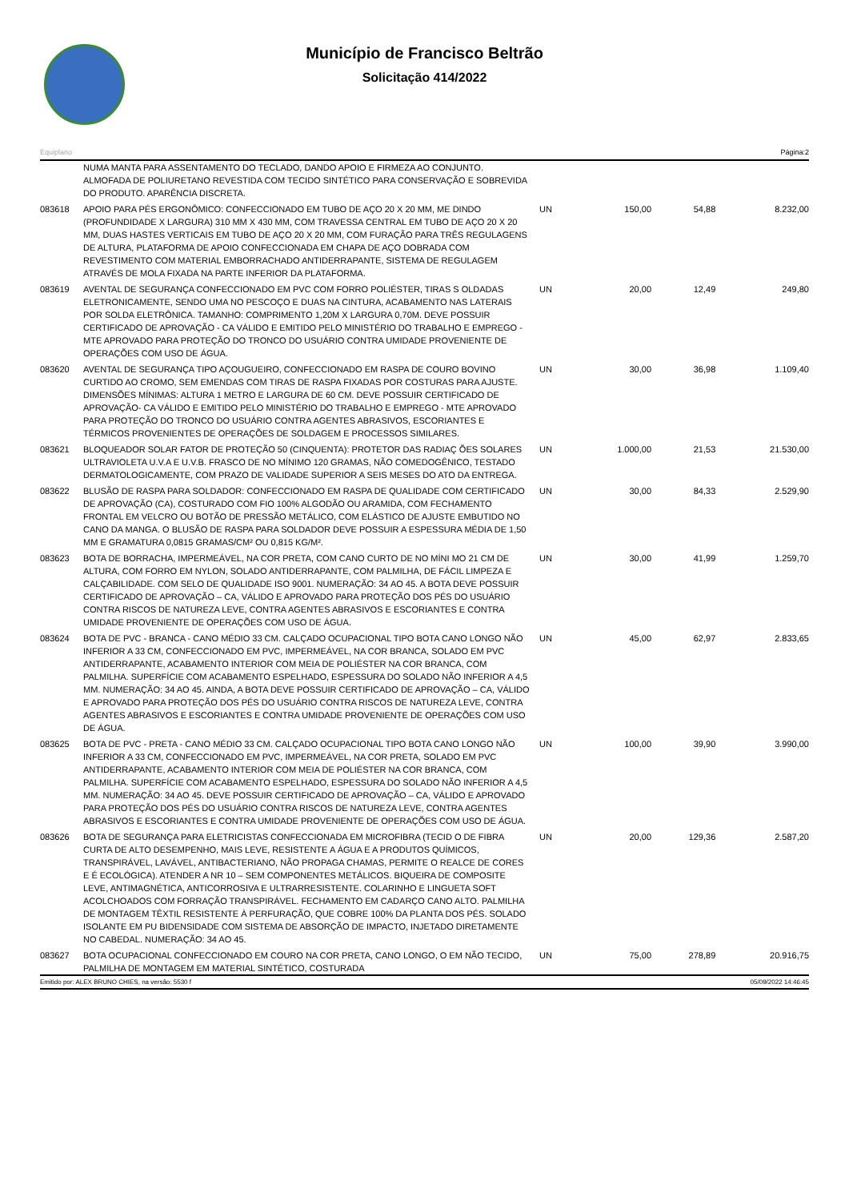Município de Francisco Beltrão
Solicitação 414/2022
Equiplano Página:2
| | NUMA MANTA PARA ASSENTAMENTO DO TECLADO, DANDO APOIO E FIRMEZA AO CONJUNTO. ALMOFADA DE POLIURETANO REVESTIDA COM TECIDO SINTÉTICO PARA CONSERVAÇÃO E SOBREVIDA DO PRODUTO. APARÊNCIA DISCRETA. | | | | |
| 083618 | APOIO PARA PÉS ERGONÔMICO: CONFECCIONADO EM TUBO DE AÇO 20 X 20 MM, ME DINDO (PROFUNDIDADE X LARGURA) 310 MM X 430 MM, COM TRAVESSA CENTRAL EM TUBO DE AÇO 20 X 20 MM, DUAS HASTES VERTICAIS EM TUBO DE AÇO 20 X 20 MM, COM FURAÇÃO PARA TRÊS REGULAGENS DE ALTURA, PLATAFORMA DE APOIO CONFECCIONADA EM CHAPA DE AÇO DOBRADA COM REVESTIMENTO COM MATERIAL EMBORRACHADO ANTIDERRAPANTE, SISTEMA DE REGULAGEM ATRAVÉS DE MOLA FIXADA NA PARTE INFERIOR DA PLATAFORMA. | UN | 150,00 | 54,88 | 8.232,00 |
| 083619 | AVENTAL DE SEGURANÇA CONFECCIONADO EM PVC COM FORRO POLIÉSTER, TIRAS S OLDADAS ELETRONICAMENTE, SENDO UMA NO PESCOÇO E DUAS NA CINTURA, ACABAMENTO NAS LATERAIS POR SOLDA ELETRÔNICA. TAMANHO: COMPRIMENTO 1,20M X LARGURA 0,70M. DEVE POSSUIR CERTIFICADO DE APROVAÇÃO - CA VÁLIDO E EMITIDO PELO MINISTÉRIO DO TRABALHO E EMPREGO - MTE APROVADO PARA PROTEÇÃO DO TRONCO DO USUÁRIO CONTRA UMIDADE PROVENIENTE DE OPERAÇÕES COM USO DE ÁGUA. | UN | 20,00 | 12,49 | 249,80 |
| 083620 | AVENTAL DE SEGURANÇA TIPO AÇOUGUEIRO, CONFECCIONADO EM RASPA DE COURO BOVINO CURTIDO AO CROMO, SEM EMENDAS COM TIRAS DE RASPA FIXADAS POR COSTURAS PARA AJUSTE. DIMENSÕES MÍNIMAS: ALTURA 1 METRO E LARGURA DE 60 CM. DEVE POSSUIR CERTIFICADO DE APROVAÇÃO- CA VÁLIDO E EMITIDO PELO MINISTÉRIO DO TRABALHO E EMPREGO - MTE APROVADO PARA PROTEÇÃO DO TRONCO DO USUÁRIO CONTRA AGENTES ABRASIVOS, ESCORIANTES E TÉRMICOS PROVENIENTES DE OPERAÇÕES DE SOLDAGEM E PROCESSOS SIMILARES. | UN | 30,00 | 36,98 | 1.109,40 |
| 083621 | BLOQUEADOR SOLAR FATOR DE PROTEÇÃO 50 (CINQUENTA): PROTETOR DAS RADIAÇ ÕES SOLARES ULTRAVIOLETA U.V.A E U.V.B. FRASCO DE NO MÍNIMO 120 GRAMAS, NÃO COMEDOGÊNICO, TESTADO DERMATOLOGICAMENTE, COM PRAZO DE VALIDADE SUPERIOR A SEIS MESES DO ATO DA ENTREGA. | UN | 1.000,00 | 21,53 | 21.530,00 |
| 083622 | BLUSÃO DE RASPA PARA SOLDADOR: CONFECCIONADO EM RASPA DE QUALIDADE COM CERTIFICADO DE APROVAÇÃO (CA), COSTURADO COM FIO 100% ALGODÃO OU ARAMIDA, COM FECHAMENTO FRONTAL EM VELCRO OU BOTÃO DE PRESSÃO METÁLICO, COM ELÁSTICO DE AJUSTE EMBUTIDO NO CANO DA MANGA. O BLUSÃO DE RASPA PARA SOLDADOR DEVE POSSUIR A ESPESSURA MÉDIA DE 1,50 MM E GRAMATURA 0,0815 GRAMAS/CM² OU 0,815 KG/M². | UN | 30,00 | 84,33 | 2.529,90 |
| 083623 | BOTA DE BORRACHA, IMPERMEÁVEL, NA COR PRETA, COM CANO CURTO DE NO MÍNI MO 21 CM DE ALTURA, COM FORRO EM NYLON, SOLADO ANTIDERRAPANTE, COM PALMILHA, DE FÁCIL LIMPEZA E CALÇABILIDADE. COM SELO DE QUALIDADE ISO 9001. NUMERAÇÃO: 34 AO 45. A BOTA DEVE POSSUIR CERTIFICADO DE APROVAÇÃO – CA, VÁLIDO E APROVADO PARA PROTEÇÃO DOS PÉS DO USUÁRIO CONTRA RISCOS DE NATUREZA LEVE, CONTRA AGENTES ABRASIVOS E ESCORIANTES E CONTRA UMIDADE PROVENIENTE DE OPERAÇÕES COM USO DE ÁGUA. | UN | 30,00 | 41,99 | 1.259,70 |
| 083624 | BOTA DE PVC - BRANCA - CANO MÉDIO 33 CM. CALÇADO OCUPACIONAL TIPO BOTA CANO LONGO NÃO INFERIOR A 33 CM, CONFECCIONADO EM PVC, IMPERMEÁVEL, NA COR BRANCA, SOLADO EM PVC ANTIDERRAPANTE, ACABAMENTO INTERIOR COM MEIA DE POLIÉSTER NA COR BRANCA, COM PALMILHA. SUPERFÍCIE COM ACABAMENTO ESPELHADO, ESPESSURA DO SOLADO NÃO INFERIOR A 4,5 MM. NUMERAÇÃO: 34 AO 45. AINDA, A BOTA DEVE POSSUIR CERTIFICADO DE APROVAÇÃO – CA, VÁLIDO E APROVADO PARA PROTEÇÃO DOS PÉS DO USUÁRIO CONTRA RISCOS DE NATUREZA LEVE, CONTRA AGENTES ABRASIVOS E ESCORIANTES E CONTRA UMIDADE PROVENIENTE DE OPERAÇÕES COM USO DE ÁGUA. | UN | 45,00 | 62,97 | 2.833,65 |
| 083625 | BOTA DE PVC - PRETA - CANO MÉDIO 33 CM. CALÇADO OCUPACIONAL TIPO BOTA CANO LONGO NÃO INFERIOR A 33 CM, CONFECCIONADO EM PVC, IMPERMEÁVEL, NA COR PRETA, SOLADO EM PVC ANTIDERRAPANTE, ACABAMENTO INTERIOR COM MEIA DE POLIÉSTER NA COR BRANCA, COM PALMILHA. SUPERFÍCIE COM ACABAMENTO ESPELHADO, ESPESSURA DO SOLADO NÃO INFERIOR A 4,5 MM. NUMERAÇÃO: 34 AO 45. DEVE POSSUIR CERTIFICADO DE APROVAÇÃO – CA, VÁLIDO E APROVADO PARA PROTEÇÃO DOS PÉS DO USUÁRIO CONTRA RISCOS DE NATUREZA LEVE, CONTRA AGENTES ABRASIVOS E ESCORIANTES E CONTRA UMIDADE PROVENIENTE DE OPERAÇÕES COM USO DE ÁGUA. | UN | 100,00 | 39,90 | 3.990,00 |
| 083626 | BOTA DE SEGURANÇA PARA ELETRICISTAS CONFECCIONADA EM MICROFIBRA (TECID O DE FIBRA CURTA DE ALTO DESEMPENHO, MAIS LEVE, RESISTENTE A ÁGUA E A PRODUTOS QUÍMICOS, TRANSPIRÁVEL, LAVÁVEL, ANTIBACTERIANO, NÃO PROPAGA CHAMAS, PERMITE O REALCE DE CORES E É ECOLÓGICA). ATENDER A NR 10 – SEM COMPONENTES METÁLICOS. BIQUEIRA DE COMPOSITE LEVE, ANTIMAGNÉTICA, ANTICORROSIVA E ULTRARRESISTENTE. COLARINHO E LINGUETA SOFT ACOLCHOADOS COM FORRAÇÃO TRANSPIRÁVEL. FECHAMENTO EM CADARÇO CANO ALTO. PALMILHA DE MONTAGEM TÊXTIL RESISTENTE À PERFURAÇÃO, QUE COBRE 100% DA PLANTA DOS PÉS. SOLADO ISOLANTE EM PU BIDENSIDADE COM SISTEMA DE ABSORÇÃO DE IMPACTO, INJETADO DIRETAMENTE NO CABEDAL. NUMERAÇÃO: 34 AO 45. | UN | 20,00 | 129,36 | 2.587,20 |
| 083627 | BOTA OCUPACIONAL CONFECCIONADO EM COURO NA COR PRETA, CANO LONGO, O EM NÃO TECIDO, PALMILHA DE MONTAGEM EM MATERIAL SINTÉTICO, COSTURADA | UN | 75,00 | 278,89 | 20.916,75 |
Emitido por: ALEX BRUNO CHIES, na versão: 5530 f 05/09/2022 14:46:45